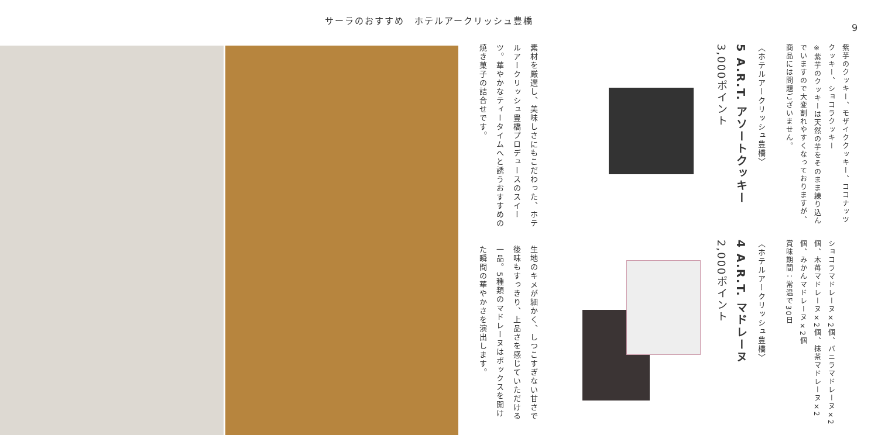サーラのおすすめ　ホテルアークリッシュ豊橋
9
素材を厳選し、美味しさにもこだわった、ホテルアークリッシュ豊橋プロデュースのスイーツ。華やかなティータイムへと誘うおすすめの焼き菓子の詰合せです。
生地のキメが細かく、しつこすぎない甘さで後味もすっきり、上品さを感じていただける一品。5種類のマドレーヌはボックスを開けた瞬間の華やかさを演出します。
〈ホテルアークリッシュ豊橋〉
5 A.R.T. アソートクッキー
3,000ポイント
紫芋のクッキー、モザイククッキー、ココナッツクッキー、ショコラクッキー
※紫芋のクッキーは天然の芋をそのまま練り込んでいますので大変割れやすくなっておりますが、商品には問題ございません。
〈ホテルアークリッシュ豊橋〉
4 A.R.T. マドレーヌ
2,000ポイント
ショコラマドレーヌ×2個、バニラマドレーヌ×2個、木苺マドレーヌ×2個、抹茶マドレーヌ×2個、みかんマドレーヌ×2個
賞味期間：常温で30日